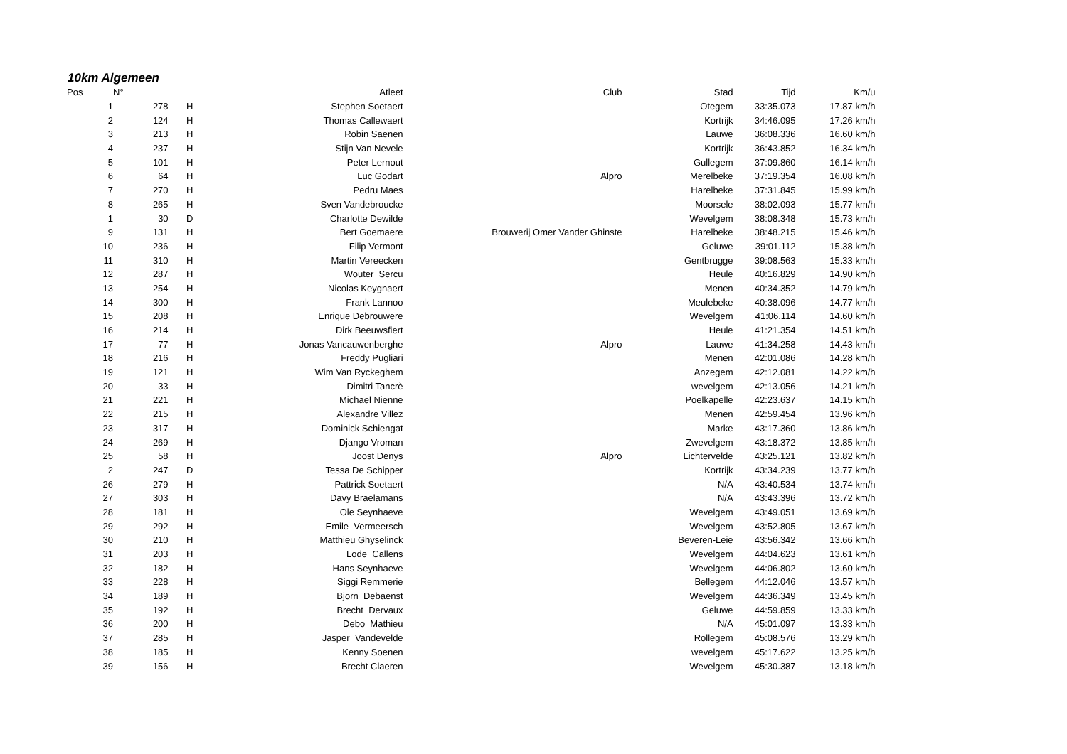10km Algemeen
| Pos | N° | | | Atleet | Club | Stad | Tijd | Km/u |
| --- | --- | --- | --- | --- | --- | --- | --- | --- |
| 1 | | 278 | H | Stephen Soetaert | | Otegem | 33:35.073 | 17.87 km/h |
| 2 | | 124 | H | Thomas Callewaert | | Kortrijk | 34:46.095 | 17.26 km/h |
| 3 | | 213 | H | Robin Saenen | | Lauwe | 36:08.336 | 16.60 km/h |
| 4 | | 237 | H | Stijn Van Nevele | | Kortrijk | 36:43.852 | 16.34 km/h |
| 5 | | 101 | H | Peter Lernout | | Gullegem | 37:09.860 | 16.14 km/h |
| 6 | | 64 | H | Luc Godart | Alpro | Merelbeke | 37:19.354 | 16.08 km/h |
| 7 | | 270 | H | Pedru Maes | | Harelbeke | 37:31.845 | 15.99 km/h |
| 8 | | 265 | H | Sven Vandebroucke | | Moorsele | 38:02.093 | 15.77 km/h |
| 1 | | 30 | D | Charlotte Dewilde | | Wevelgem | 38:08.348 | 15.73 km/h |
| 9 | | 131 | H | Bert Goemaere | Brouwerij Omer Vander Ghinste | Harelbeke | 38:48.215 | 15.46 km/h |
| 10 | | 236 | H | Filip Vermont | | Geluwe | 39:01.112 | 15.38 km/h |
| 11 | | 310 | H | Martin Vereecken | | Gentbrugge | 39:08.563 | 15.33 km/h |
| 12 | | 287 | H | Wouter Sercu | | Heule | 40:16.829 | 14.90 km/h |
| 13 | | 254 | H | Nicolas Keygnaert | | Menen | 40:34.352 | 14.79 km/h |
| 14 | | 300 | H | Frank Lannoo | | Meulebeke | 40:38.096 | 14.77 km/h |
| 15 | | 208 | H | Enrique Debrouwere | | Wevelgem | 41:06.114 | 14.60 km/h |
| 16 | | 214 | H | Dirk Beeuwsfiert | | Heule | 41:21.354 | 14.51 km/h |
| 17 | | 77 | H | Jonas Vancauwenberghe | Alpro | Lauwe | 41:34.258 | 14.43 km/h |
| 18 | | 216 | H | Freddy Pugliari | | Menen | 42:01.086 | 14.28 km/h |
| 19 | | 121 | H | Wim Van Ryckeghem | | Anzegem | 42:12.081 | 14.22 km/h |
| 20 | | 33 | H | Dimitri Tancrè | | wevelgem | 42:13.056 | 14.21 km/h |
| 21 | | 221 | H | Michael Nienne | | Poelkapelle | 42:23.637 | 14.15 km/h |
| 22 | | 215 | H | Alexandre Villez | | Menen | 42:59.454 | 13.96 km/h |
| 23 | | 317 | H | Dominick Schiengat | | Marke | 43:17.360 | 13.86 km/h |
| 24 | | 269 | H | Django Vroman | | Zwevelgem | 43:18.372 | 13.85 km/h |
| 25 | | 58 | H | Joost Denys | Alpro | Lichtervelde | 43:25.121 | 13.82 km/h |
| 2 | | 247 | D | Tessa De Schipper | | Kortrijk | 43:34.239 | 13.77 km/h |
| 26 | | 279 | H | Pattrick Soetaert | | N/A | 43:40.534 | 13.74 km/h |
| 27 | | 303 | H | Davy Braelamans | | N/A | 43:43.396 | 13.72 km/h |
| 28 | | 181 | H | Ole Seynhaeve | | Wevelgem | 43:49.051 | 13.69 km/h |
| 29 | | 292 | H | Emile Vermeersch | | Wevelgem | 43:52.805 | 13.67 km/h |
| 30 | | 210 | H | Matthieu Ghyselinck | | Beveren-Leie | 43:56.342 | 13.66 km/h |
| 31 | | 203 | H | Lode Callens | | Wevelgem | 44:04.623 | 13.61 km/h |
| 32 | | 182 | H | Hans Seynhaeve | | Wevelgem | 44:06.802 | 13.60 km/h |
| 33 | | 228 | H | Siggi Remmerie | | Bellegem | 44:12.046 | 13.57 km/h |
| 34 | | 189 | H | Bjorn Debaenst | | Wevelgem | 44:36.349 | 13.45 km/h |
| 35 | | 192 | H | Brecht Dervaux | | Geluwe | 44:59.859 | 13.33 km/h |
| 36 | | 200 | H | Debo Mathieu | | N/A | 45:01.097 | 13.33 km/h |
| 37 | | 285 | H | Jasper Vandevelde | | Rollegem | 45:08.576 | 13.29 km/h |
| 38 | | 185 | H | Kenny Soenen | | wevelgem | 45:17.622 | 13.25 km/h |
| 39 | | 156 | H | Brecht Claeren | | Wevelgem | 45:30.387 | 13.18 km/h |